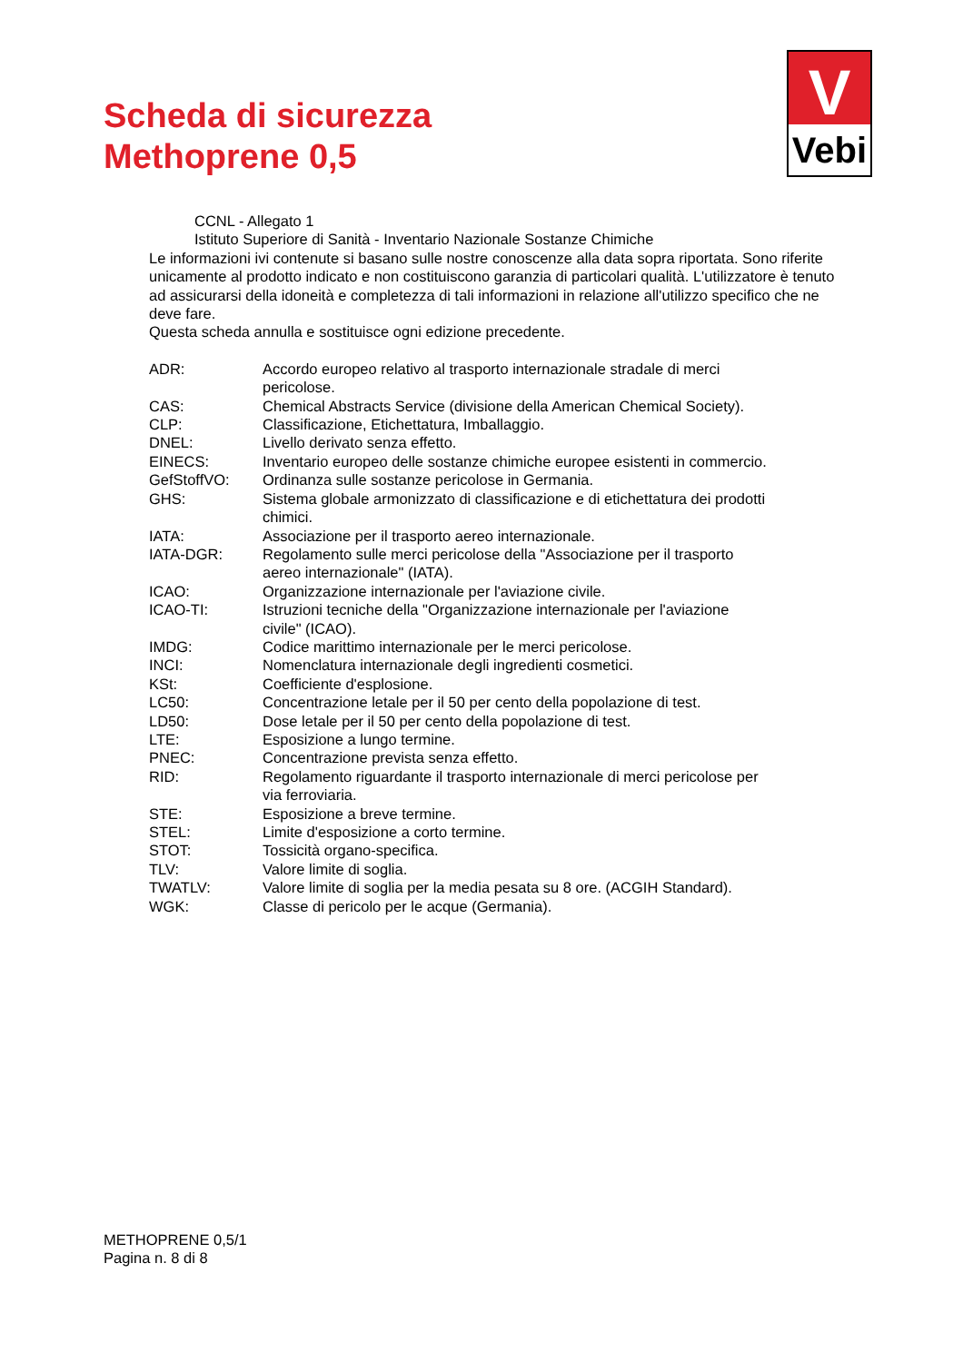Scheda di sicurezza
Methoprene 0,5
V
Vebi
CCNL - Allegato 1
Istituto Superiore di Sanità - Inventario Nazionale Sostanze Chimiche
Le informazioni ivi contenute si basano sulle nostre conoscenze alla data sopra riportata. Sono riferite unicamente al prodotto indicato e non costituiscono garanzia di particolari qualità. L'utilizzatore è tenuto ad assicurarsi della idoneità e completezza di tali informazioni in relazione all'utilizzo specifico che ne deve fare.
Questa scheda annulla e sostituisce ogni edizione precedente.
| ADR: | Accordo europeo relativo al trasporto internazionale stradale di merci pericolose. |
| CAS: | Chemical Abstracts Service (divisione della American Chemical Society). |
| CLP: | Classificazione, Etichettatura, Imballaggio. |
| DNEL: | Livello derivato senza effetto. |
| EINECS: | Inventario europeo delle sostanze chimiche europee esistenti in commercio. |
| GefStoffVO: | Ordinanza sulle sostanze pericolose in Germania. |
| GHS: | Sistema globale armonizzato di classificazione e di etichettatura dei prodotti chimici. |
| IATA: | Associazione per il trasporto aereo internazionale. |
| IATA-DGR: | Regolamento sulle merci pericolose della "Associazione per il trasporto aereo internazionale" (IATA). |
| ICAO: | Organizzazione internazionale per l'aviazione civile. |
| ICAO-TI: | Istruzioni tecniche della "Organizzazione internazionale per l'aviazione civile" (ICAO). |
| IMDG: | Codice marittimo internazionale per le merci pericolose. |
| INCI: | Nomenclatura internazionale degli ingredienti cosmetici. |
| KSt: | Coefficiente d'esplosione. |
| LC50: | Concentrazione letale per il 50 per cento della popolazione di test. |
| LD50: | Dose letale per il 50 per cento della popolazione di test. |
| LTE: | Esposizione a lungo termine. |
| PNEC: | Concentrazione prevista senza effetto. |
| RID: | Regolamento riguardante il trasporto internazionale di merci pericolose per via ferroviaria. |
| STE: | Esposizione a breve termine. |
| STEL: | Limite d'esposizione a corto termine. |
| STOT: | Tossicità organo-specifica. |
| TLV: | Valore limite di soglia. |
| TWATLV: | Valore limite di soglia per la media pesata su 8 ore. (ACGIH Standard). |
| WGK: | Classe di pericolo per le acque (Germania). |
METHOPRENE 0,5/1
Pagina n. 8 di 8